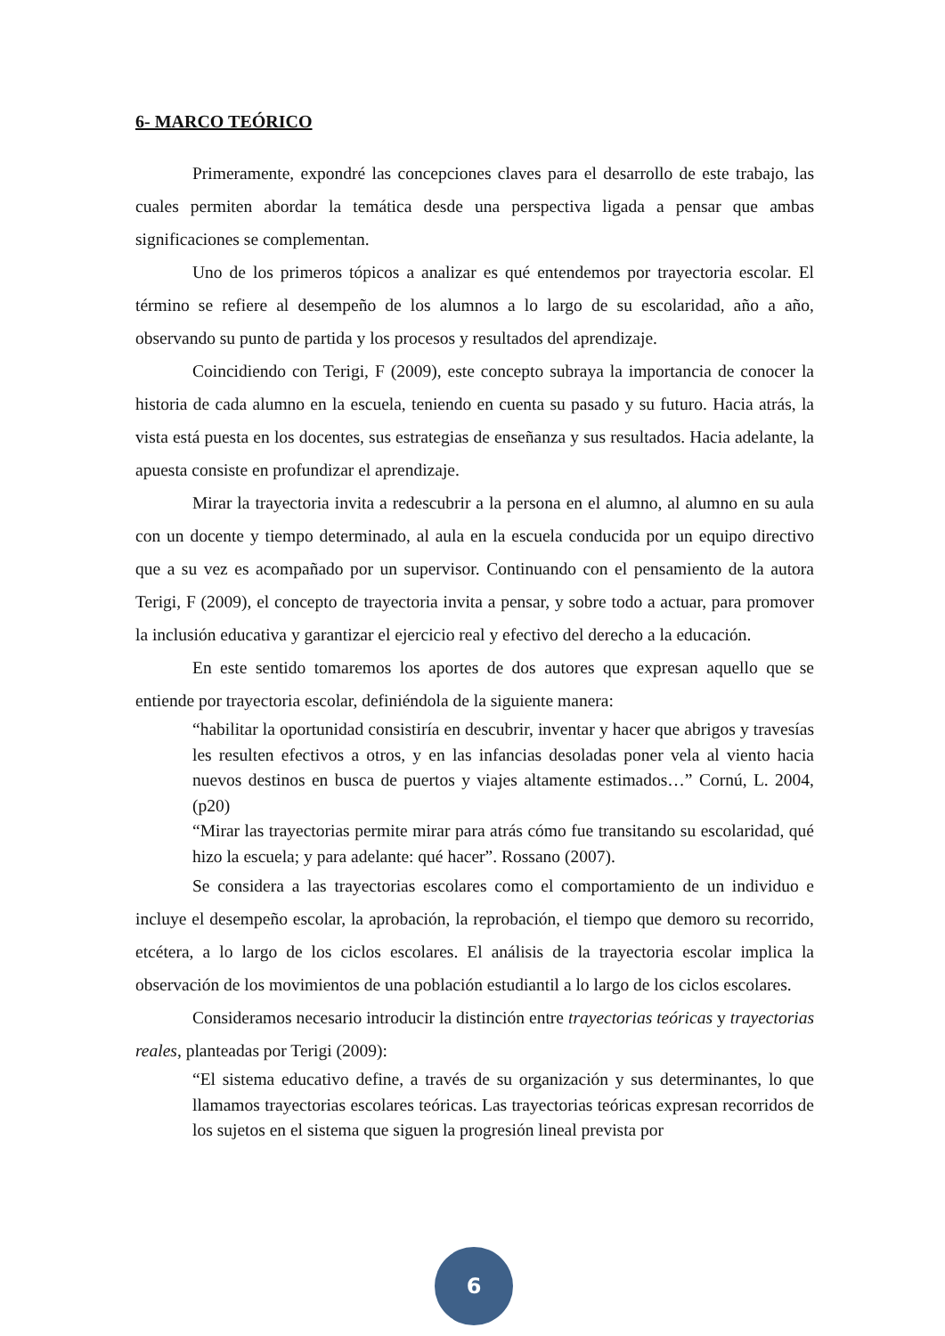6- MARCO TEÓRICO
Primeramente, expondré las concepciones claves para el desarrollo de este trabajo, las cuales permiten abordar la temática desde una perspectiva ligada a pensar que ambas significaciones se complementan.
Uno de los primeros tópicos a analizar es qué entendemos por trayectoria escolar. El término se refiere al desempeño de los alumnos a lo largo de su escolaridad, año a año, observando su punto de partida y los procesos y resultados del aprendizaje.
Coincidiendo con Terigi, F (2009), este concepto subraya la importancia de conocer la historia de cada alumno en la escuela, teniendo en cuenta su pasado y su futuro. Hacia atrás, la vista está puesta en los docentes, sus estrategias de enseñanza y sus resultados. Hacia adelante, la apuesta consiste en profundizar el aprendizaje.
Mirar la trayectoria invita a redescubrir a la persona en el alumno, al alumno en su aula con un docente y tiempo determinado, al aula en la escuela conducida por un equipo directivo que a su vez es acompañado por un supervisor. Continuando con el pensamiento de la autora Terigi, F (2009), el concepto de trayectoria invita a pensar, y sobre todo a actuar, para promover la inclusión educativa y garantizar el ejercicio real y efectivo del derecho a la educación.
En este sentido tomaremos los aportes de dos autores que expresan aquello que se entiende por trayectoria escolar, definiéndola de la siguiente manera:
“habilitar la oportunidad consistiría en descubrir, inventar y hacer que abrigos y travesías les resulten efectivos a otros, y en las infancias desoladas poner vela al viento hacia nuevos destinos en busca de puertos y viajes altamente estimados…” Cornú, L. 2004, (p20)
“Mirar las trayectorias permite mirar para atrás cómo fue transitando su escolaridad, qué hizo la escuela; y para adelante: qué hacer”. Rossano (2007).
Se considera a las trayectorias escolares como el comportamiento de un individuo e incluye el desempeño escolar, la aprobación, la reprobación, el tiempo que demoro su recorrido, etcétera, a lo largo de los ciclos escolares. El análisis de la trayectoria escolar implica la observación de los movimientos de una población estudiantil a lo largo de los ciclos escolares.
Consideramos necesario introducir la distinción entre trayectorias teóricas y trayectorias reales, planteadas por Terigi (2009):
“El sistema educativo define, a través de su organización y sus determinantes, lo que llamamos trayectorias escolares teóricas. Las trayectorias teóricas expresan recorridos de los sujetos en el sistema que siguen la progresión lineal prevista por
6